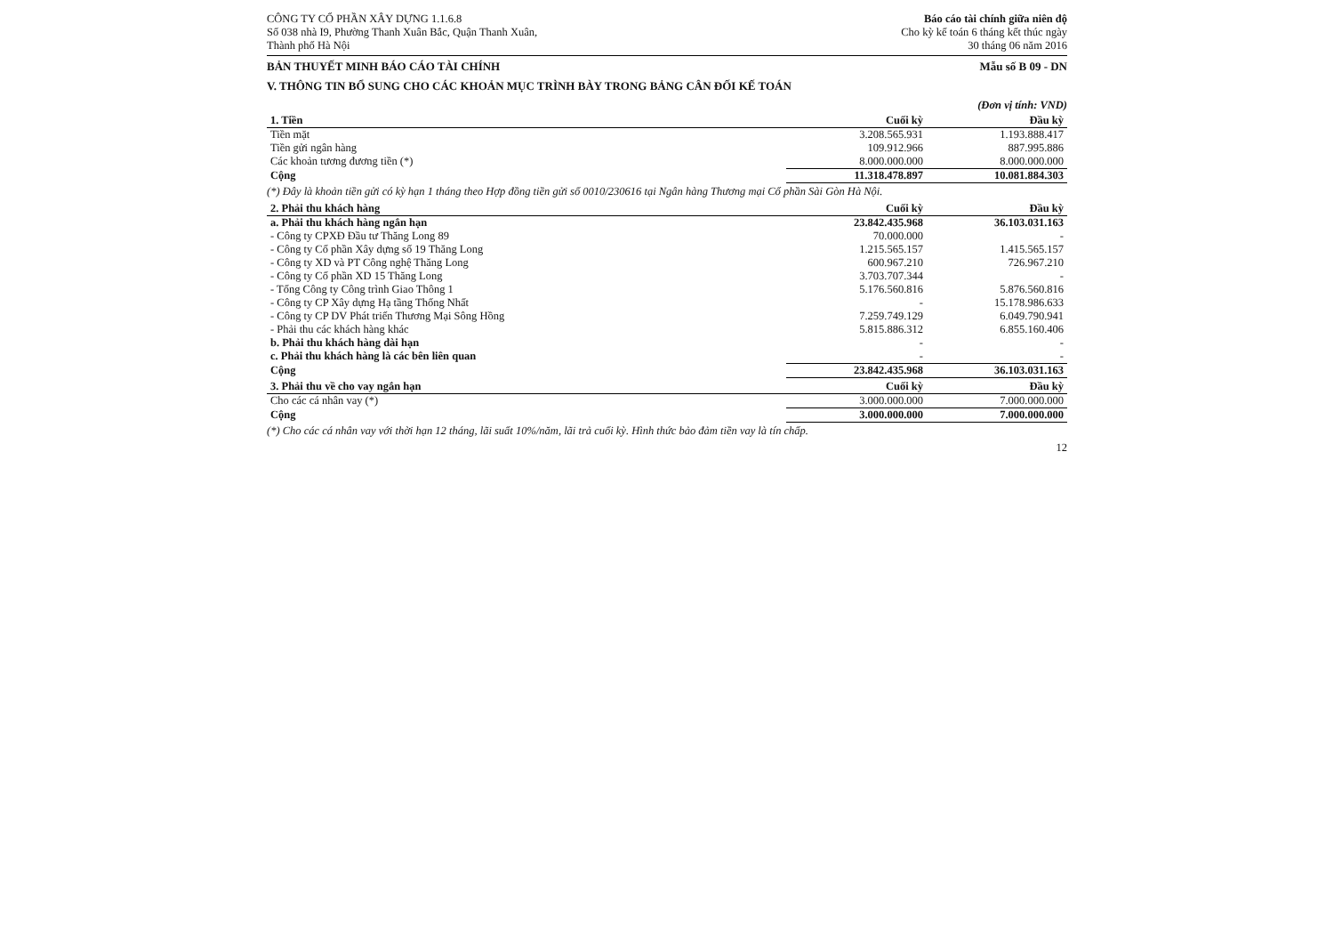CÔNG TY CỔ PHẦN XÂY DỰNG 1.1.6.8
Số 038 nhà I9, Phường Thanh Xuân Bắc, Quận Thanh Xuân,
Thành phố Hà Nội
Báo cáo tài chính giữa niên độ
Cho kỳ kế toán 6 tháng kết thúc ngày
30 tháng 06 năm 2016
BẢN THUYẾT MINH BÁO CÁO TÀI CHÍNH Mẫu số B 09 - DN
V. THÔNG TIN BỔ SUNG CHO CÁC KHOẢN MỤC TRÌNH BÀY TRONG BẢNG CÂN ĐỐI KẾ TOÁN
(Đơn vị tính: VND)
| 1. Tiền | Cuối kỳ | Đầu kỳ |
| --- | --- | --- |
| Tiền mặt | 3.208.565.931 | 1.193.888.417 |
| Tiền gửi ngân hàng | 109.912.966 | 887.995.886 |
| Các khoản tương đương tiền (*) | 8.000.000.000 | 8.000.000.000 |
| Cộng | 11.318.478.897 | 10.081.884.303 |
(*) Đây là khoản tiền gửi có kỳ hạn 1 tháng theo Hợp đồng tiền gửi số 0010/230616 tại Ngân hàng Thương mại Cổ phần Sài Gòn Hà Nội.
| 2. Phải thu khách hàng | Cuối kỳ | Đầu kỳ |
| --- | --- | --- |
| a. Phải thu khách hàng ngắn hạn | 23.842.435.968 | 36.103.031.163 |
| - Công ty CPXĐ Đầu tư Thăng Long 89 | 70.000.000 | - |
| - Công ty Cổ phần Xây dựng số 19 Thăng Long | 1.215.565.157 | 1.415.565.157 |
| - Công ty XD và PT Công nghệ Thăng Long | 600.967.210 | 726.967.210 |
| - Công ty Cổ phần XD 15 Thăng Long | 3.703.707.344 | - |
| - Tổng Công ty Công trình Giao Thông 1 | 5.176.560.816 | 5.876.560.816 |
| - Công ty CP Xây dựng Hạ tầng Thống Nhất | - | 15.178.986.633 |
| - Công ty CP DV Phát triển Thương Mại Sông Hồng | 7.259.749.129 | 6.049.790.941 |
| - Phải thu các khách hàng khác | 5.815.886.312 | 6.855.160.406 |
| b. Phải thu khách hàng dài hạn | - | - |
| c. Phải thu khách hàng là các bên liên quan | - | - |
| Cộng | 23.842.435.968 | 36.103.031.163 |
| 3. Phải thu về cho vay ngắn hạn | Cuối kỳ | Đầu kỳ |
| --- | --- | --- |
| Cho các cá nhân vay (*) | 3.000.000.000 | 7.000.000.000 |
| Cộng | 3.000.000.000 | 7.000.000.000 |
(*) Cho các cá nhân vay với thời hạn 12 tháng, lãi suất 10%/năm, lãi trả cuối kỳ. Hình thức bảo đảm tiền vay là tín chấp.
12